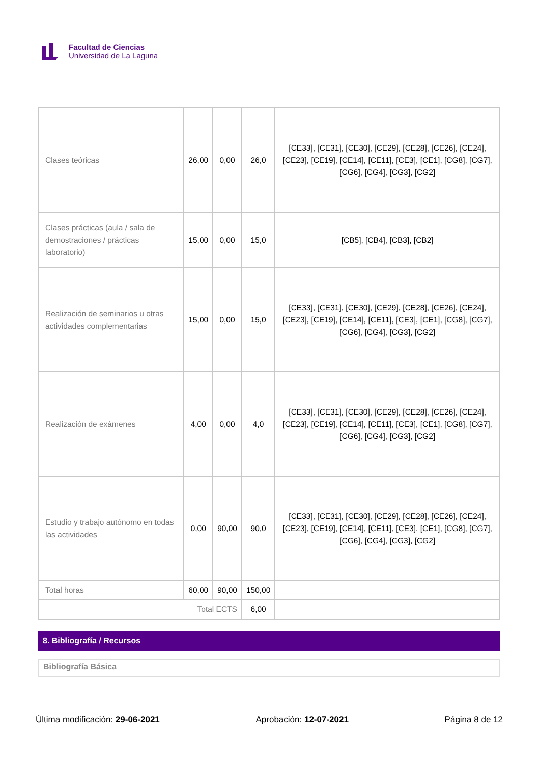Facultad de Ciencias
Universidad de La Laguna
| Clases teóricas | 26,00 | 0,00 | 26,0 | [CE33], [CE31], [CE30], [CE29], [CE28], [CE26], [CE24], [CE23], [CE19], [CE14], [CE11], [CE3], [CE1], [CG8], [CG7], [CG6], [CG4], [CG3], [CG2] |
| Clases prácticas (aula / sala de demostraciones / prácticas laboratorio) | 15,00 | 0,00 | 15,0 | [CB5], [CB4], [CB3], [CB2] |
| Realización de seminarios u otras actividades complementarias | 15,00 | 0,00 | 15,0 | [CE33], [CE31], [CE30], [CE29], [CE28], [CE26], [CE24], [CE23], [CE19], [CE14], [CE11], [CE3], [CE1], [CG8], [CG7], [CG6], [CG4], [CG3], [CG2] |
| Realización de exámenes | 4,00 | 0,00 | 4,0 | [CE33], [CE31], [CE30], [CE29], [CE28], [CE26], [CE24], [CE23], [CE19], [CE14], [CE11], [CE3], [CE1], [CG8], [CG7], [CG6], [CG4], [CG3], [CG2] |
| Estudio y trabajo autónomo en todas las actividades | 0,00 | 90,00 | 90,0 | [CE33], [CE31], [CE30], [CE29], [CE28], [CE26], [CE24], [CE23], [CE19], [CE14], [CE11], [CE3], [CE1], [CG8], [CG7], [CG6], [CG4], [CG3], [CG2] |
| Total horas | 60,00 | 90,00 | 150,00 | |
| Total ECTS | | | 6,00 | |
8. Bibliografía / Recursos
Bibliografía Básica
Última modificación: 29-06-2021 Aprobación: 12-07-2021 Página 8 de 12